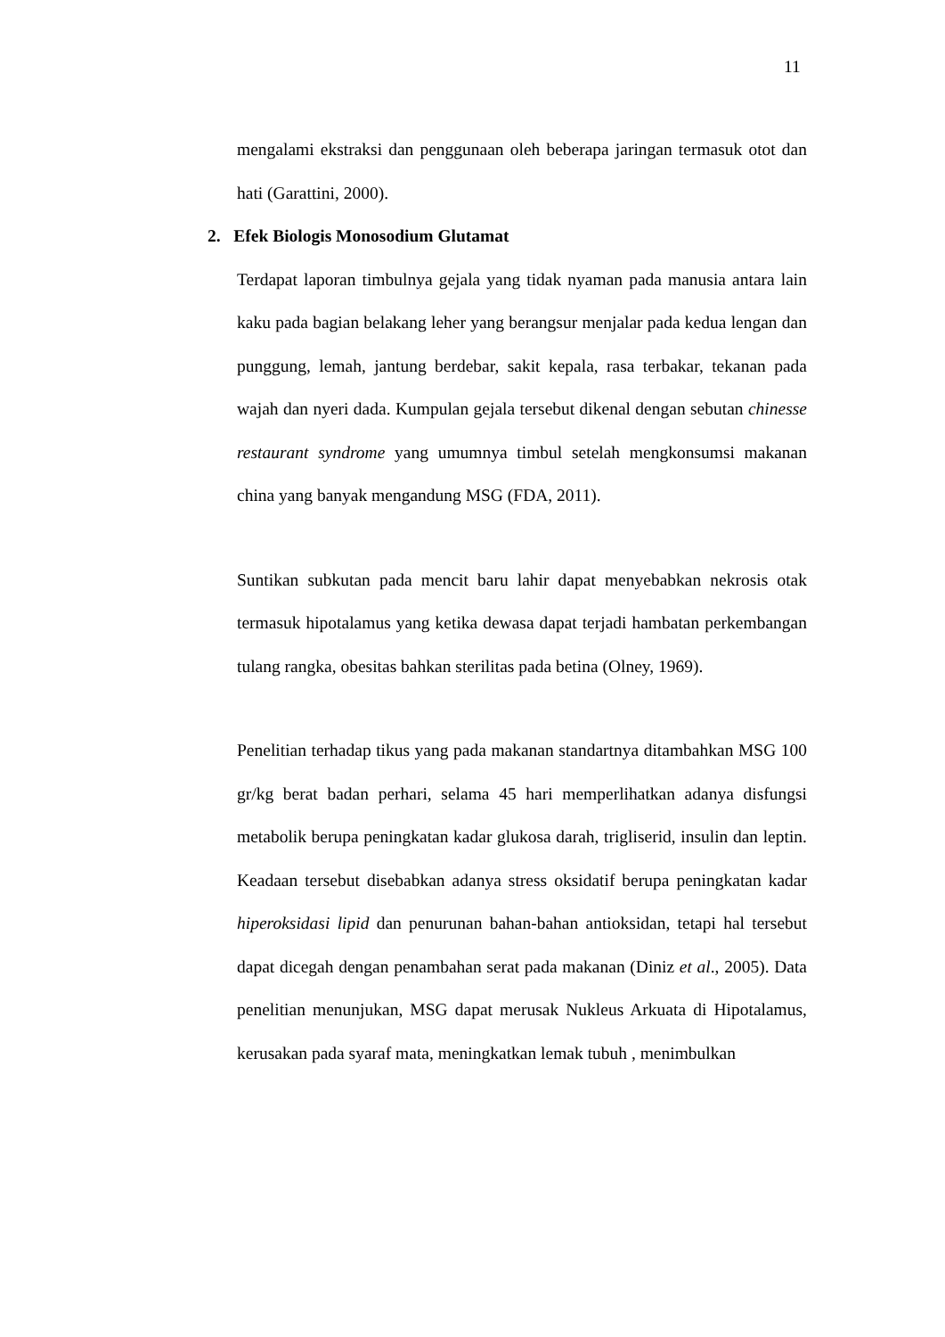11
mengalami ekstraksi dan penggunaan oleh beberapa jaringan termasuk otot dan hati (Garattini, 2000).
2. Efek Biologis Monosodium Glutamat
Terdapat laporan timbulnya gejala yang tidak nyaman pada manusia antara lain kaku pada bagian belakang leher yang berangsur menjalar pada kedua lengan dan punggung, lemah, jantung berdebar, sakit kepala, rasa terbakar, tekanan pada wajah dan nyeri dada. Kumpulan gejala tersebut dikenal dengan sebutan chinesse restaurant syndrome yang umumnya timbul setelah mengkonsumsi makanan china yang banyak mengandung MSG (FDA, 2011).
Suntikan subkutan pada mencit baru lahir dapat menyebabkan nekrosis otak termasuk hipotalamus yang ketika dewasa dapat terjadi hambatan perkembangan tulang rangka, obesitas bahkan sterilitas pada betina (Olney, 1969).
Penelitian terhadap tikus yang pada makanan standartnya ditambahkan MSG 100 gr/kg berat badan perhari, selama 45 hari memperlihatkan adanya disfungsi metabolik berupa peningkatan kadar glukosa darah, trigliserid, insulin dan leptin. Keadaan tersebut disebabkan adanya stress oksidatif berupa peningkatan kadar hiperoksidasi lipid dan penurunan bahan-bahan antioksidan, tetapi hal tersebut dapat dicegah dengan penambahan serat pada makanan (Diniz et al., 2005). Data penelitian menunjukan, MSG dapat merusak Nukleus Arkuata di Hipotalamus, kerusakan pada syaraf mata, meningkatkan lemak tubuh , menimbulkan